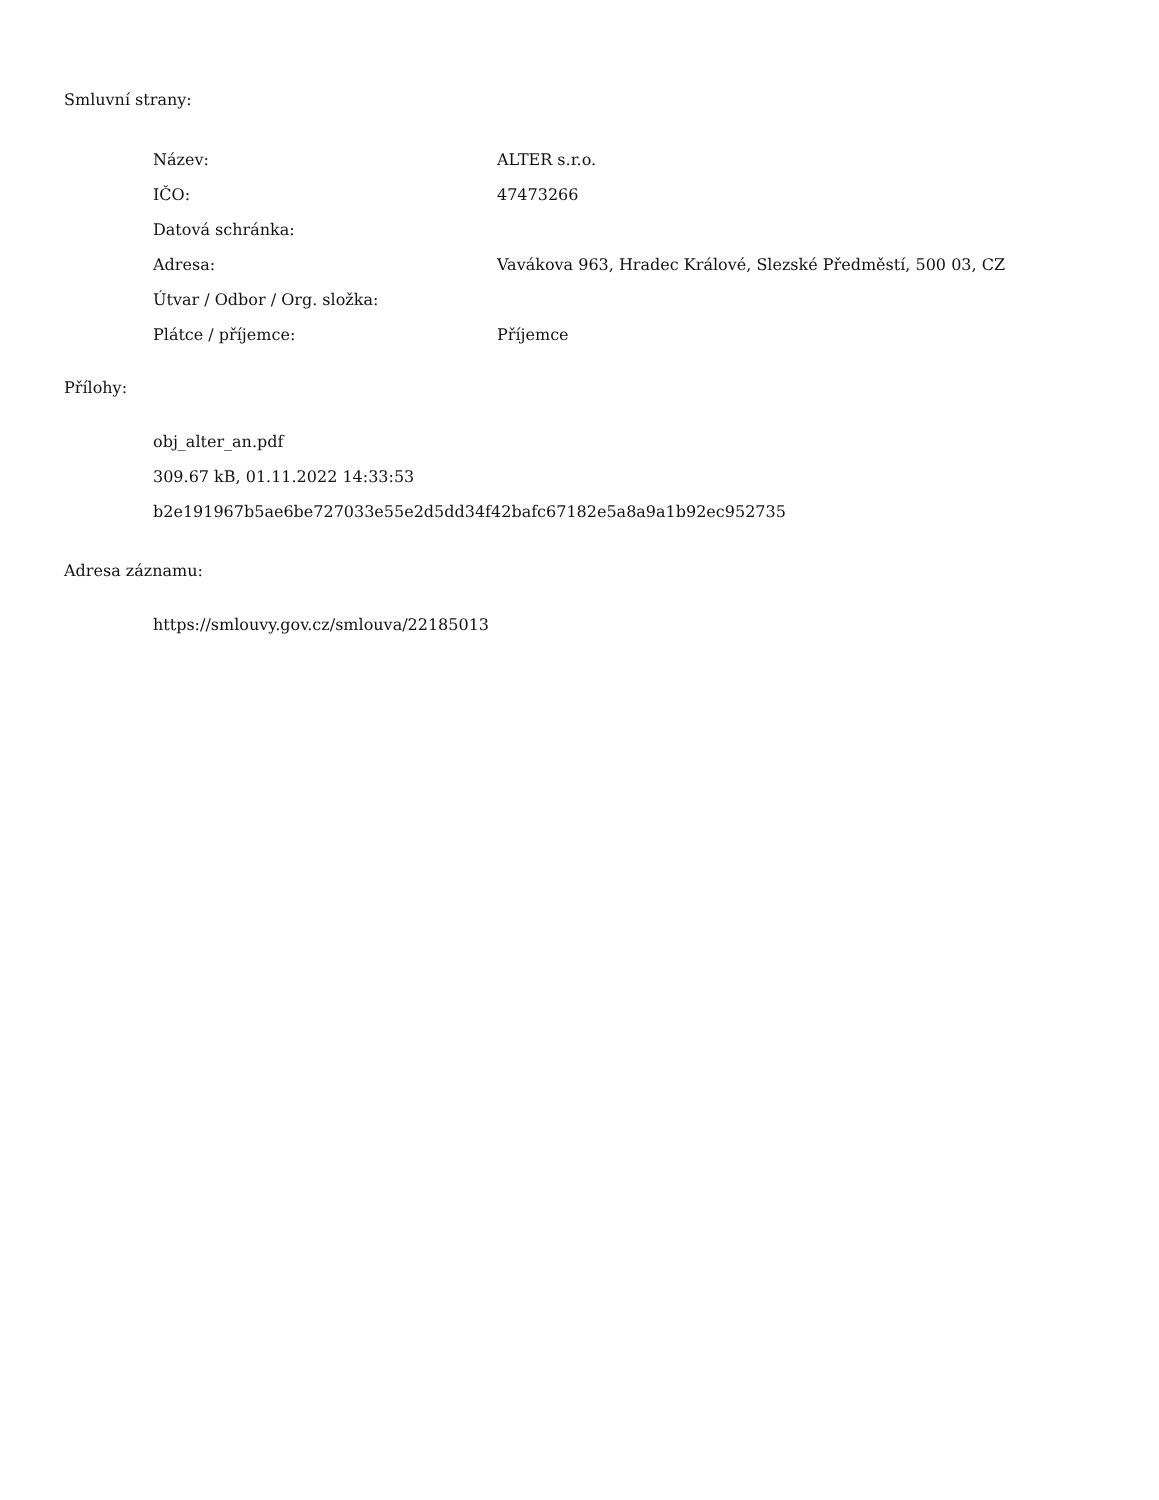Smluvní strany:
| Název: | ALTER s.r.o. |
| IČO: | 47473266 |
| Datová schránka: | |
| Adresa: | Vavákova 963, Hradec Králové, Slezské Předměstí, 500 03, CZ |
| Útvar / Odbor / Org. složka: | |
| Plátce / příjemce: | Příjemce |
Přílohy:
obj_alter_an.pdf
309.67 kB, 01.11.2022 14:33:53
b2e191967b5ae6be727033e55e2d5dd34f42bafc67182e5a8a9a1b92ec952735
Adresa záznamu:
https://smlouvy.gov.cz/smlouva/22185013